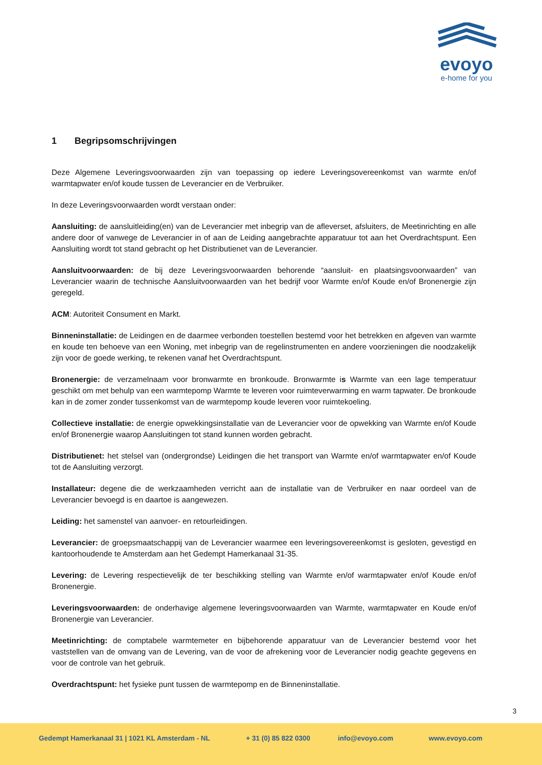evoyo
e-home for you
1 Begripsomschrijvingen
Deze Algemene Leveringsvoorwaarden zijn van toepassing op iedere Leveringsovereenkomst van warmte en/of warmtapwater en/of koude tussen de Leverancier en de Verbruiker.
In deze Leveringsvoorwaarden wordt verstaan onder:
Aansluiting: de aansluitleiding(en) van de Leverancier met inbegrip van de afleverset, afsluiters, de Meetinrichting en alle andere door of vanwege de Leverancier in of aan de Leiding aangebrachte apparatuur tot aan het Overdrachtspunt. Een Aansluiting wordt tot stand gebracht op het Distributienet van de Leverancier.
Aansluitvoorwaarden: de bij deze Leveringsvoorwaarden behorende “aansluit- en plaatsingsvoorwaarden” van Leverancier waarin de technische Aansluitvoorwaarden van het bedrijf voor Warmte en/of Koude en/of Bronenergie zijn geregeld.
ACM: Autoriteit Consument en Markt.
Binneninstallatie: de Leidingen en de daarmee verbonden toestellen bestemd voor het betrekken en afgeven van warmte en koude ten behoeve van een Woning, met inbegrip van de regelinstrumenten en andere voorzieningen die noodzakelijk zijn voor de goede werking, te rekenen vanaf het Overdrachtspunt.
Bronenergie: de verzamelnaam voor bronwarmte en bronkoude. Bronwarmte is Warmte van een lage temperatuur geschikt om met behulp van een warmtepomp Warmte te leveren voor ruimteverwarming en warm tapwater. De bronkoude kan in de zomer zonder tussenkomst van de warmtepomp koude leveren voor ruimtekoeling.
Collectieve installatie: de energie opwekkingsinstallatie van de Leverancier voor de opwekking van Warmte en/of Koude en/of Bronenergie waarop Aansluitingen tot stand kunnen worden gebracht.
Distributienet: het stelsel van (ondergrondse) Leidingen die het transport van Warmte en/of warmtapwater en/of Koude tot de Aansluiting verzorgt.
Installateur: degene die de werkzaamheden verricht aan de installatie van de Verbruiker en naar oordeel van de Leverancier bevoegd is en daartoe is aangewezen.
Leiding: het samenstel van aanvoer- en retourleidingen.
Leverancier: de groepsmaatschappij van de Leverancier waarmee een leveringsovereenkomst is gesloten, gevestigd en kantoorhoudende te Amsterdam aan het Gedempt Hamerkanaal 31-35.
Levering: de Levering respectievelijk de ter beschikking stelling van Warmte en/of warmtapwater en/of Koude en/of Bronenergie.
Leveringsvoorwaarden: de onderhavige algemene leveringsvoorwaarden van Warmte, warmtapwater en Koude en/of Bronenergie van Leverancier.
Meetinrichting: de comptabele warmtemeter en bijbehorende apparatuur van de Leverancier bestemd voor het vaststellen van de omvang van de Levering, van de voor de afrekening voor de Leverancier nodig geachte gegevens en voor de controle van het gebruik.
Overdrachtspunt: het fysieke punt tussen de warmtepomp en de Binneninstallatie.
3
Gedempt Hamerkanaal 31 | 1021 KL Amsterdam - NL
+ 31 (0) 85 822 0300 info@evoyo.com www.evoyo.com